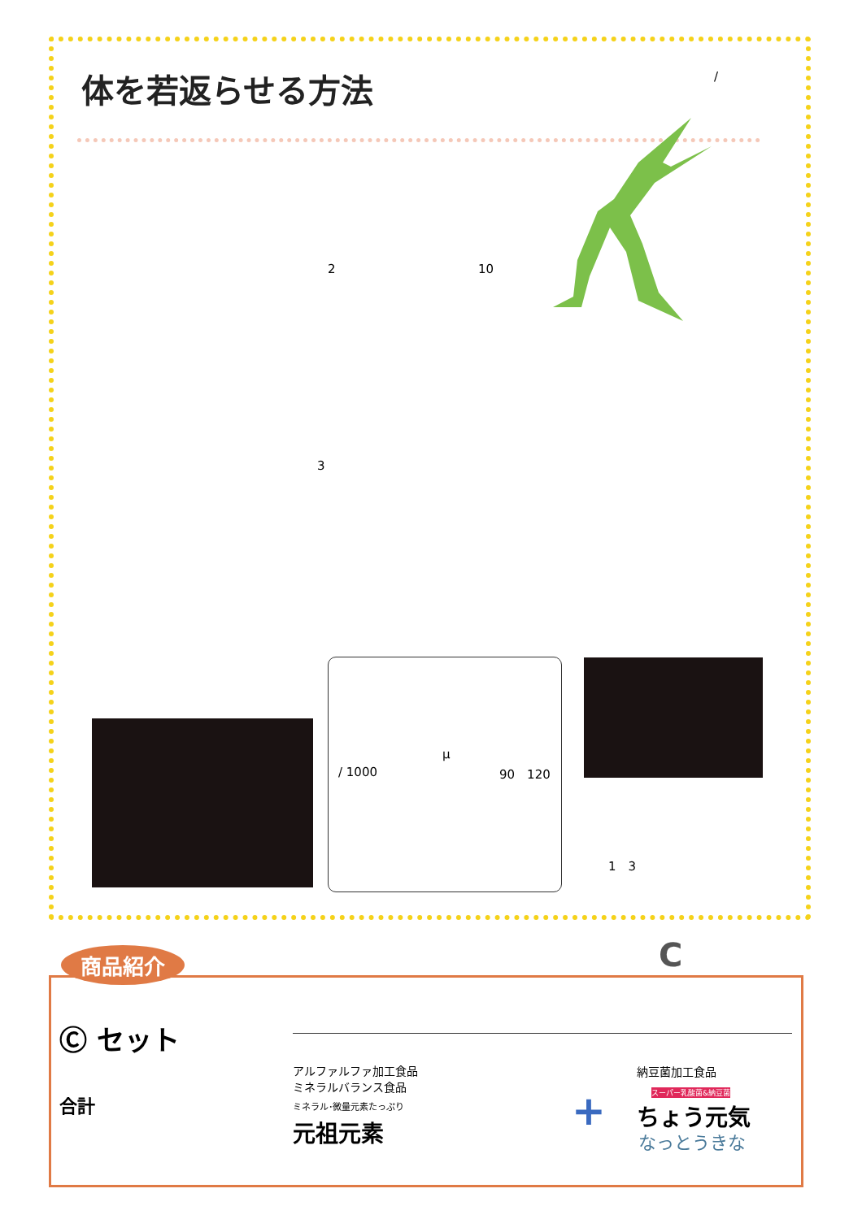体を若返らせる方法 /
2 10
3
μ
/ 1000 90　120
1　3
C
Ⓒ セット
合計
アルファルファ加工食品
ミネラルバランス食品
ミネラル･微量元素たっぷり
元祖元素
納豆菌加工食品
スーパー乳酸菌&納豆菌
ちょう元気
なっとうきな
+
商品紹介